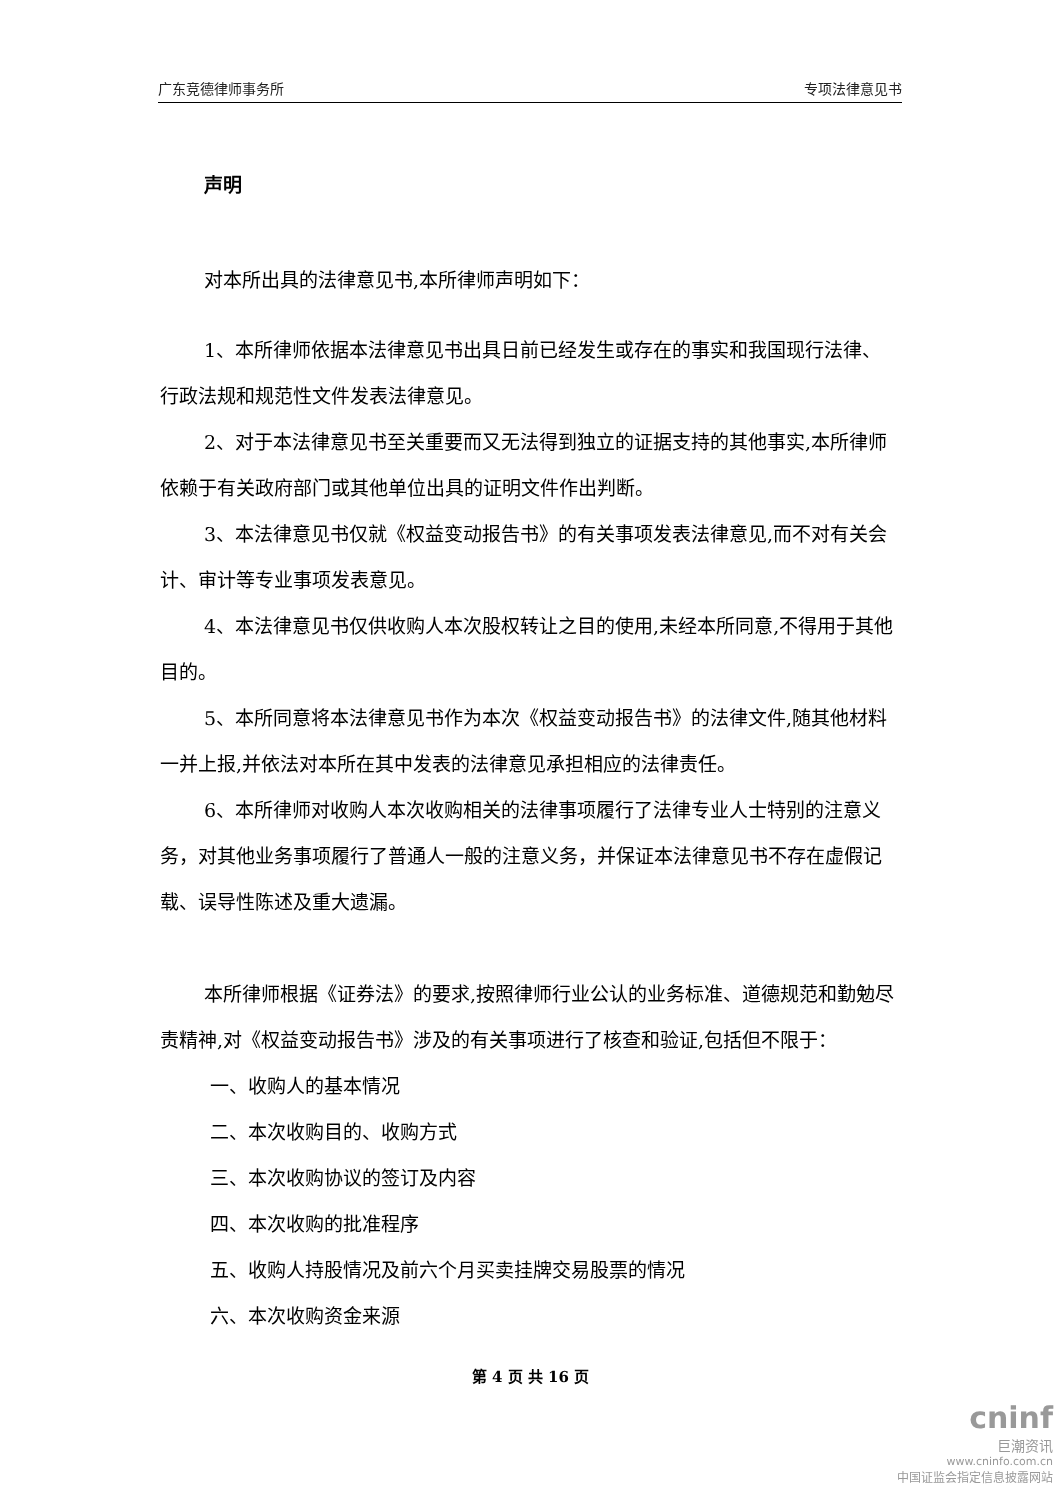广东竞德律师事务所 专项法律意见书
声明
对本所出具的法律意见书,本所律师声明如下：
1、本所律师依据本法律意见书出具日前已经发生或存在的事实和我国现行法律、行政法规和规范性文件发表法律意见。
2、对于本法律意见书至关重要而又无法得到独立的证据支持的其他事实,本所律师依赖于有关政府部门或其他单位出具的证明文件作出判断。
3、本法律意见书仅就《权益变动报告书》的有关事项发表法律意见,而不对有关会计、审计等专业事项发表意见。
4、本法律意见书仅供收购人本次股权转让之目的使用,未经本所同意,不得用于其他目的。
5、本所同意将本法律意见书作为本次《权益变动报告书》的法律文件,随其他材料一并上报,并依法对本所在其中发表的法律意见承担相应的法律责任。
6、本所律师对收购人本次收购相关的法律事项履行了法律专业人士特别的注意义务，对其他业务事项履行了普通人一般的注意义务，并保证本法律意见书不存在虚假记载、误导性陈述及重大遗漏。
本所律师根据《证券法》的要求,按照律师行业公认的业务标准、道德规范和勤勉尽责精神,对《权益变动报告书》涉及的有关事项进行了核查和验证,包括但不限于：
一、收购人的基本情况
二、本次收购目的、收购方式
三、本次收购协议的签订及内容
四、本次收购的批准程序
五、收购人持股情况及前六个月买卖挂牌交易股票的情况
六、本次收购资金来源
第 4 页 共 16 页
cninf
巨潮资讯
www.cninfo.com.cn
中国证监会指定信息披露网站